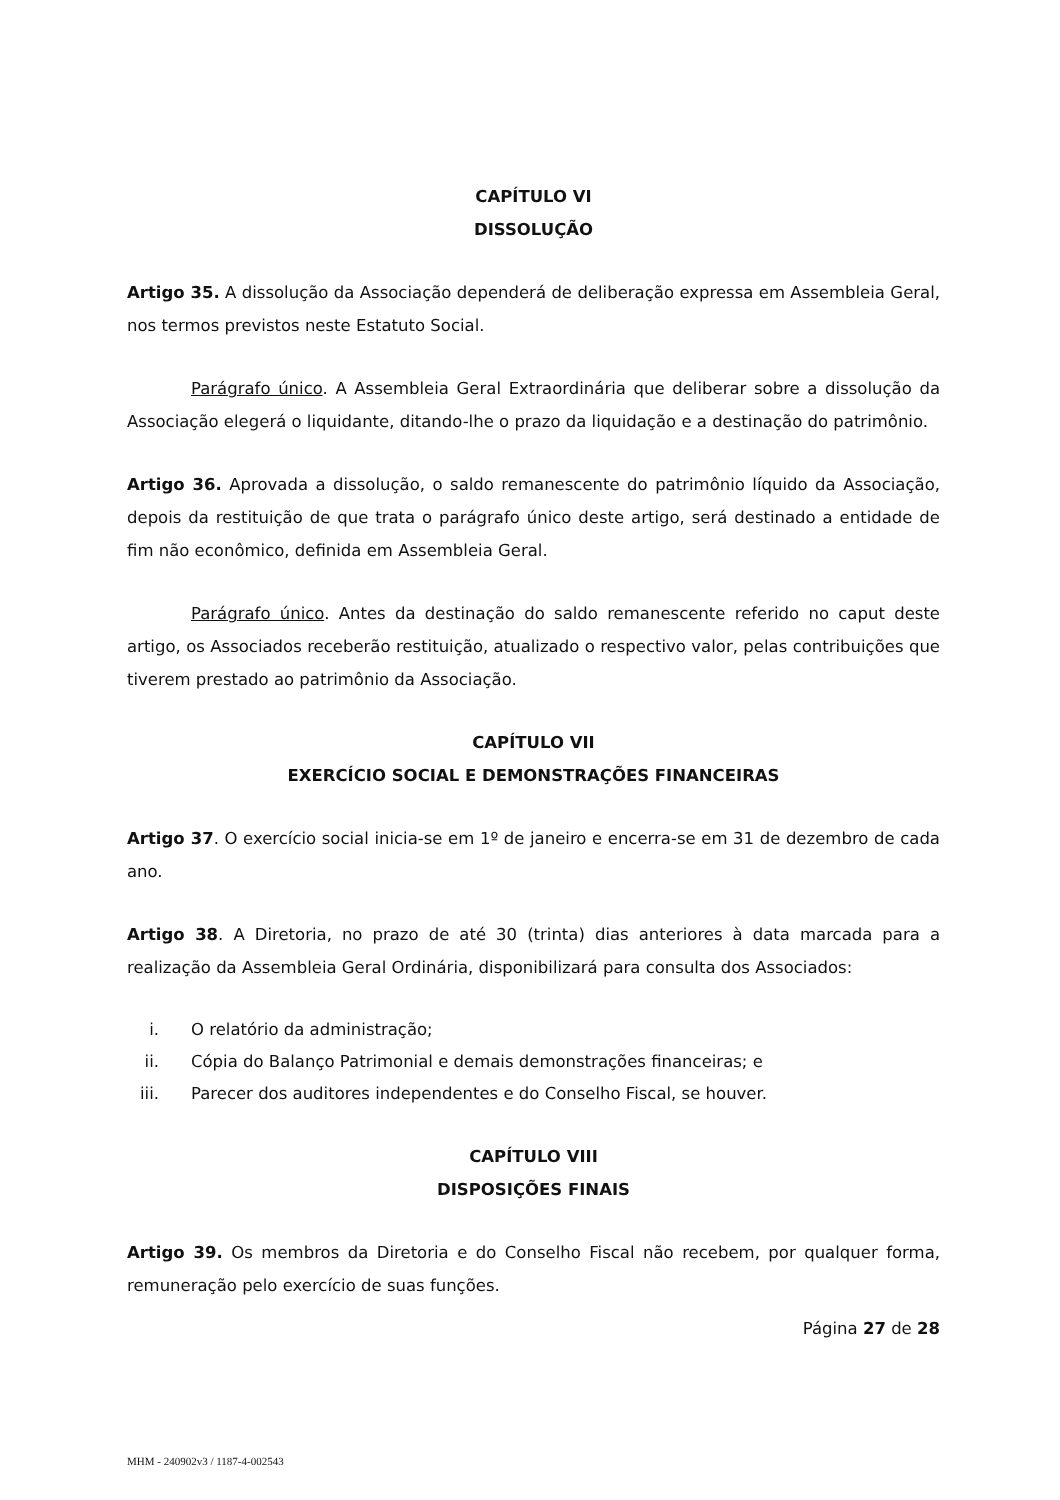CAPÍTULO VI
DISSOLUÇÃO
Artigo 35. A dissolução da Associação dependerá de deliberação expressa em Assembleia Geral, nos termos previstos neste Estatuto Social.
Parágrafo único. A Assembleia Geral Extraordinária que deliberar sobre a dissolução da Associação elegerá o liquidante, ditando-lhe o prazo da liquidação e a destinação do patrimônio.
Artigo 36. Aprovada a dissolução, o saldo remanescente do patrimônio líquido da Associação, depois da restituição de que trata o parágrafo único deste artigo, será destinado a entidade de fim não econômico, definida em Assembleia Geral.
Parágrafo único. Antes da destinação do saldo remanescente referido no caput deste artigo, os Associados receberão restituição, atualizado o respectivo valor, pelas contribuições que tiverem prestado ao patrimônio da Associação.
CAPÍTULO VII
EXERCÍCIO SOCIAL E DEMONSTRAÇÕES FINANCEIRAS
Artigo 37. O exercício social inicia-se em 1º de janeiro e encerra-se em 31 de dezembro de cada ano.
Artigo 38. A Diretoria, no prazo de até 30 (trinta) dias anteriores à data marcada para a realização da Assembleia Geral Ordinária, disponibilizará para consulta dos Associados:
i. O relatório da administração;
ii. Cópia do Balanço Patrimonial e demais demonstrações financeiras; e
iii. Parecer dos auditores independentes e do Conselho Fiscal, se houver.
CAPÍTULO VIII
DISPOSIÇÕES FINAIS
Artigo 39. Os membros da Diretoria e do Conselho Fiscal não recebem, por qualquer forma, remuneração pelo exercício de suas funções.
Página 27 de 28
MHM - 240902v3 / 1187-4-002543